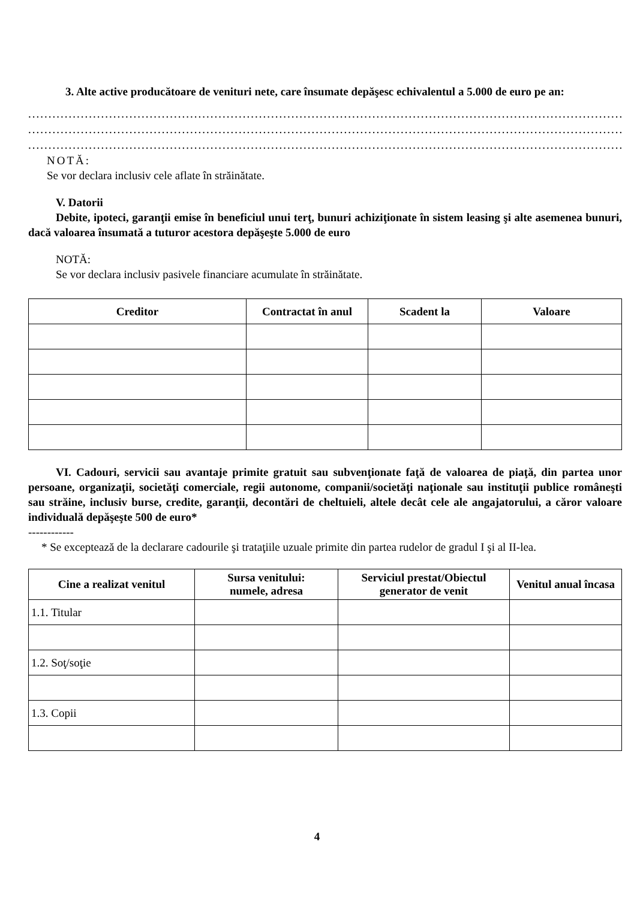3. Alte active producătoare de venituri nete, care însumate depăşesc echivalentul a 5.000 de euro pe an:
.....................................................................................................................................................
.....................................................................................................................................................
.....................................................................................................................................................
NOTĂ:
Se vor declara inclusiv cele aflate în străinătate.
V. Datorii
Debite, ipoteci, garanţii emise în beneficiul unui terţ, bunuri achiziţionate în sistem leasing şi alte asemenea bunuri, dacă valoarea însumată a tuturor acestora depăşeşte 5.000 de euro
NOTĂ:
Se vor declara inclusiv pasivele financiare acumulate în străinătate.
| Creditor | Contractat în anul | Scadent la | Valoare |
| --- | --- | --- | --- |
VI. Cadouri, servicii sau avantaje primite gratuit sau subvenţionate faţă de valoarea de piaţă, din partea unor persoane, organizaţii, societăţi comerciale, regii autonome, companii/societăţi naţionale sau instituţii publice româneşti sau străine, inclusiv burse, credite, garanţii, decontări de cheltuieli, altele decât cele ale angajatorului, a căror valoare individuală depăşeşte 500 de euro*
------------
* Se exceptează de la declarare cadourile şi trataţiile uzuale primite din partea rudelor de gradul I şi al II-lea.
| Cine a realizat venitul | Sursa venitului: numele, adresa | Serviciul prestat/Obiectul generator de venit | Venitul anual încasa |
| --- | --- | --- | --- |
| 1.1. Titular | | | |
| 1.2. Soţ/soţie | | | |
| 1.3. Copii | | | |
4